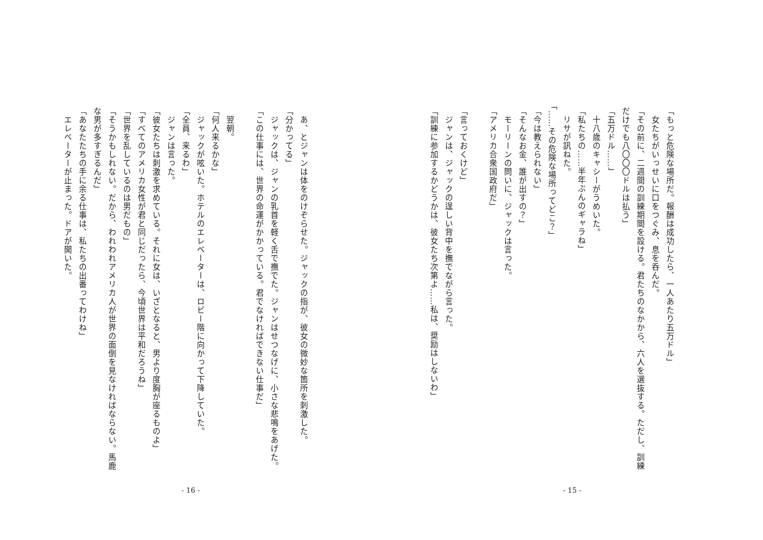「もっと危険な場所だ。報酬は成功したら、一人あたり五万ドル」
　女たちがいっせいに口をつぐみ、息を呑んだ。
「その前に、二週間の訓練期間を設ける。君たちのなかから、六人を選抜する。ただし、訓練だけでも八〇〇〇ドルは払う」
「五万ドル……」
　十八歳のキャシーがうめいた。
「私たちの……半年ぶんのギャラね」
　リサが訊ねた。
「……その危険な場所ってどこ？」
「今は教えられない」
「そんなお金、誰が出すの？」
　モーリーンの問いに、ジャックは言った。
「アメリカ合衆国政府だ」
「言っておくけど」
　ジャンは、ジャックの逞しい背中を撫でながら言った。
「訓練に参加するかどうかは、彼女たち次第よ……私は、奨励はしないわ」
- 15 -
　あ、とジャンは体をのけぞらせた。ジャックの指が、彼女の微妙な箇所を刺激した。
「分かってる」
　ジャックは、ジャンの乳首を軽く舌で撫でた。ジャンはせつなげに、小さな悲鳴をあげた。
「この仕事には、世界の命運がかかっている。君でなければできない仕事だ」
　翌朝。
「何人来るかな」
　ジャックが呟いた。ホテルのエレベーターは、ロビー階に向かって下降していた。
「全員、来るわ」
　ジャンは言った。
「彼女たちは刺激を求めている。それに女は、いざとなると、男より度胸が座るものよ」
「すべてのアメリカ女性が君と同じだったら、今頃世界は平和だろうね」
「世界を乱しているのは男だもの」
「そうかもしれない。だから、われわれアメリカ人が世界の面倒を見なければならない。馬鹿な男が多すぎるんだ」
「あなたたちの手に余る仕事は、私たちの出番ってわけね」
　エレベーターが止まった。ドアが開いた。
- 16 -